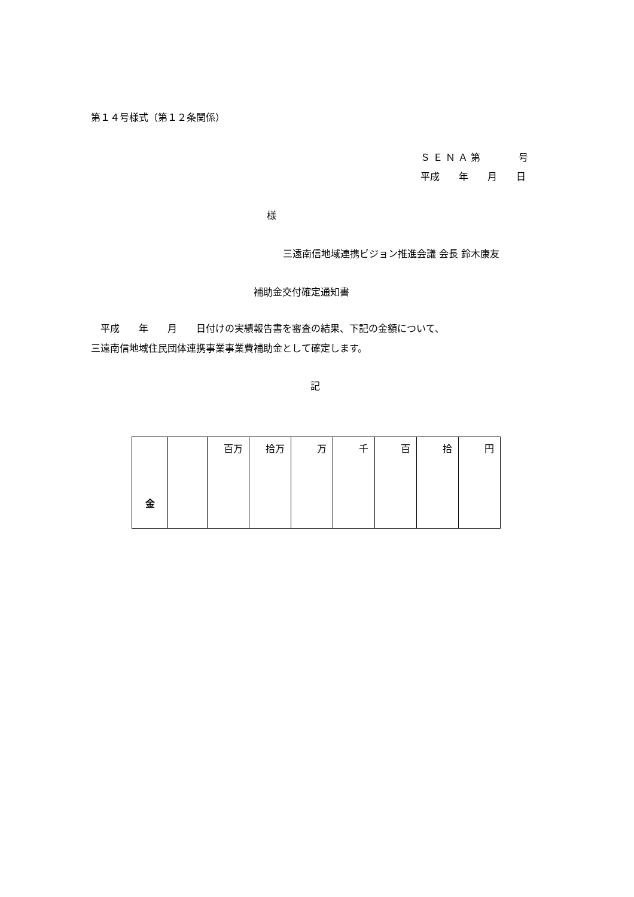第１４号様式（第１２条関係）
Ｓ Ｅ Ｎ Ａ 第　　　　号
平成　　年　　月　　日
様
三遠南信地域連携ビジョン推進会議 会長 鈴木康友
補助金交付確定通知書
　平成　　年　　月　　日付けの実績報告書を審査の結果、下記の金額について、
三遠南信地域住民団体連携事業事業費補助金として確定します。
記
| 金 | | 百万 | 拾万 | 万 | 千 | 百 | 拾 | 円 |